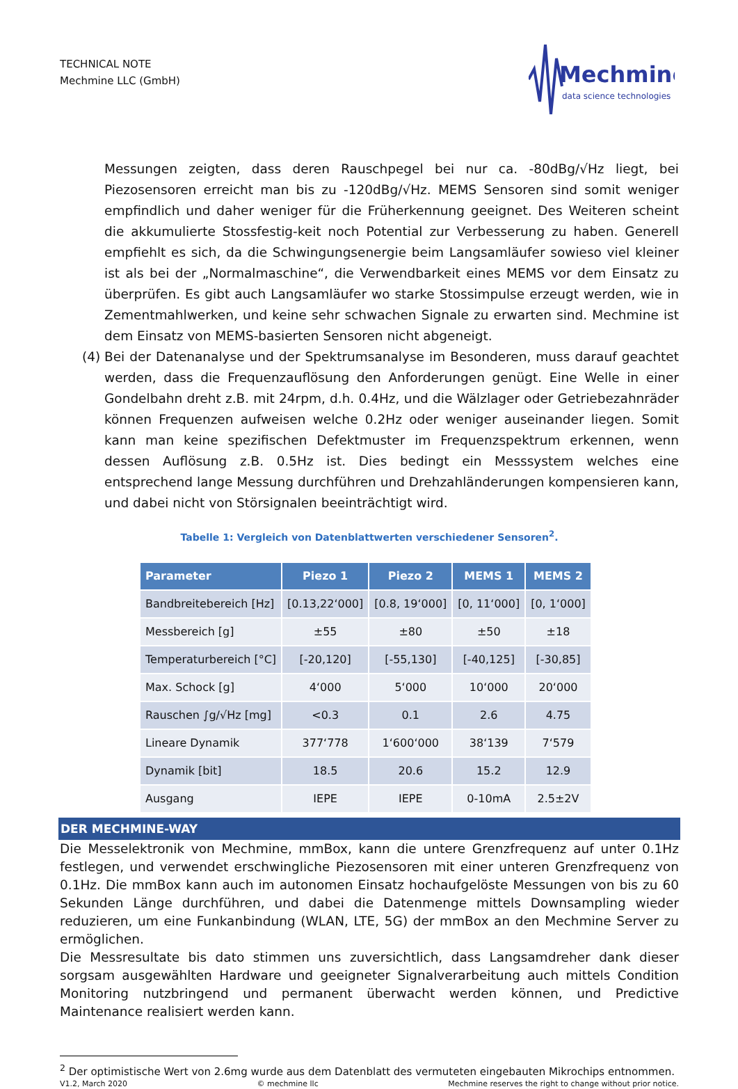TECHNICAL NOTE
Mechmine LLC (GmbH)
Mechmine
data science technologies
Messungen zeigten, dass deren Rauschpegel bei nur ca. -80dBg/√Hz liegt, bei Piezosensoren erreicht man bis zu -120dBg/√Hz. MEMS Sensoren sind somit weniger empfindlich und daher weniger für die Früherkennung geeignet. Des Weiteren scheint die akkumulierte Stossfestig-keit noch Potential zur Verbesserung zu haben. Generell empfiehlt es sich, da die Schwingungsenergie beim Langsamläufer sowieso viel kleiner ist als bei der „Normalmaschine“, die Verwendbarkeit eines MEMS vor dem Einsatz zu überprüfen. Es gibt auch Langsamläufer wo starke Stossimpulse erzeugt werden, wie in Zementmahlwerken, und keine sehr schwachen Signale zu erwarten sind. Mechmine ist dem Einsatz von MEMS-basierten Sensoren nicht abgeneigt.
(4) Bei der Datenanalyse und der Spektrumsanalyse im Besonderen, muss darauf geachtet werden, dass die Frequenzauflösung den Anforderungen genügt. Eine Welle in einer Gondelbahn dreht z.B. mit 24rpm, d.h. 0.4Hz, und die Wälzlager oder Getriebezahnräder können Frequenzen aufweisen welche 0.2Hz oder weniger auseinander liegen. Somit kann man keine spezifischen Defektmuster im Frequenzspektrum erkennen, wenn dessen Auflösung z.B. 0.5Hz ist. Dies bedingt ein Messsystem welches eine entsprechend lange Messung durchführen und Drehzahländerungen kompensieren kann, und dabei nicht von Störsignalen beeinträchtigt wird.
Tabelle 1: Vergleich von Datenblattwerten verschiedener Sensoren<sup>2</sup>.
| Parameter | Piezo 1 | Piezo 2 | MEMS 1 | MEMS 2 |
| --- | --- | --- | --- | --- |
| Bandbreitebereich [Hz] | [0.13,22‘000] | [0.8, 19‘000] | [0, 11‘000] | [0, 1‘000] |
| Messbereich [g] | ±55 | ±80 | ±50 | ±18 |
| Temperaturbereich [°C] | [-20,120] | [-55,130] | [-40,125] | [-30,85] |
| Max. Schock [g] | 4‘000 | 5‘000 | 10‘000 | 20‘000 |
| Rauschen ∫g/√Hz [mg] | <0.3 | 0.1 | 2.6 | 4.75 |
| Lineare Dynamik | 377‘778 | 1‘600‘000 | 38‘139 | 7‘579 |
| Dynamik [bit] | 18.5 | 20.6 | 15.2 | 12.9 |
| Ausgang | IEPE | IEPE | 0-10mA | 2.5±2V |
DER MECHMINE-WAY
Die Messelektronik von Mechmine, mmBox, kann die untere Grenzfrequenz auf unter 0.1Hz festlegen, und verwendet erschwingliche Piezosensoren mit einer unteren Grenzfrequenz von 0.1Hz. Die mmBox kann auch im autonomen Einsatz hochaufgelöste Messungen von bis zu 60 Sekunden Länge durchführen, und dabei die Datenmenge mittels Downsampling wieder reduzieren, um eine Funkanbindung (WLAN, LTE, 5G) der mmBox an den Mechmine Server zu ermöglichen.
Die Messresultate bis dato stimmen uns zuversichtlich, dass Langsamdreher dank dieser sorgsam ausgewählten Hardware und geeigneter Signalverarbeitung auch mittels Condition Monitoring nutzbringend und permanent überwacht werden können, und Predictive Maintenance realisiert werden kann.
<sup>2</sup> Der optimistische Wert von 2.6mg wurde aus dem Datenblatt des vermuteten eingebauten Mikrochips entnommen.
V1.2, March 2020 © mechmine llc Mechmine reserves the right to change without prior notice.